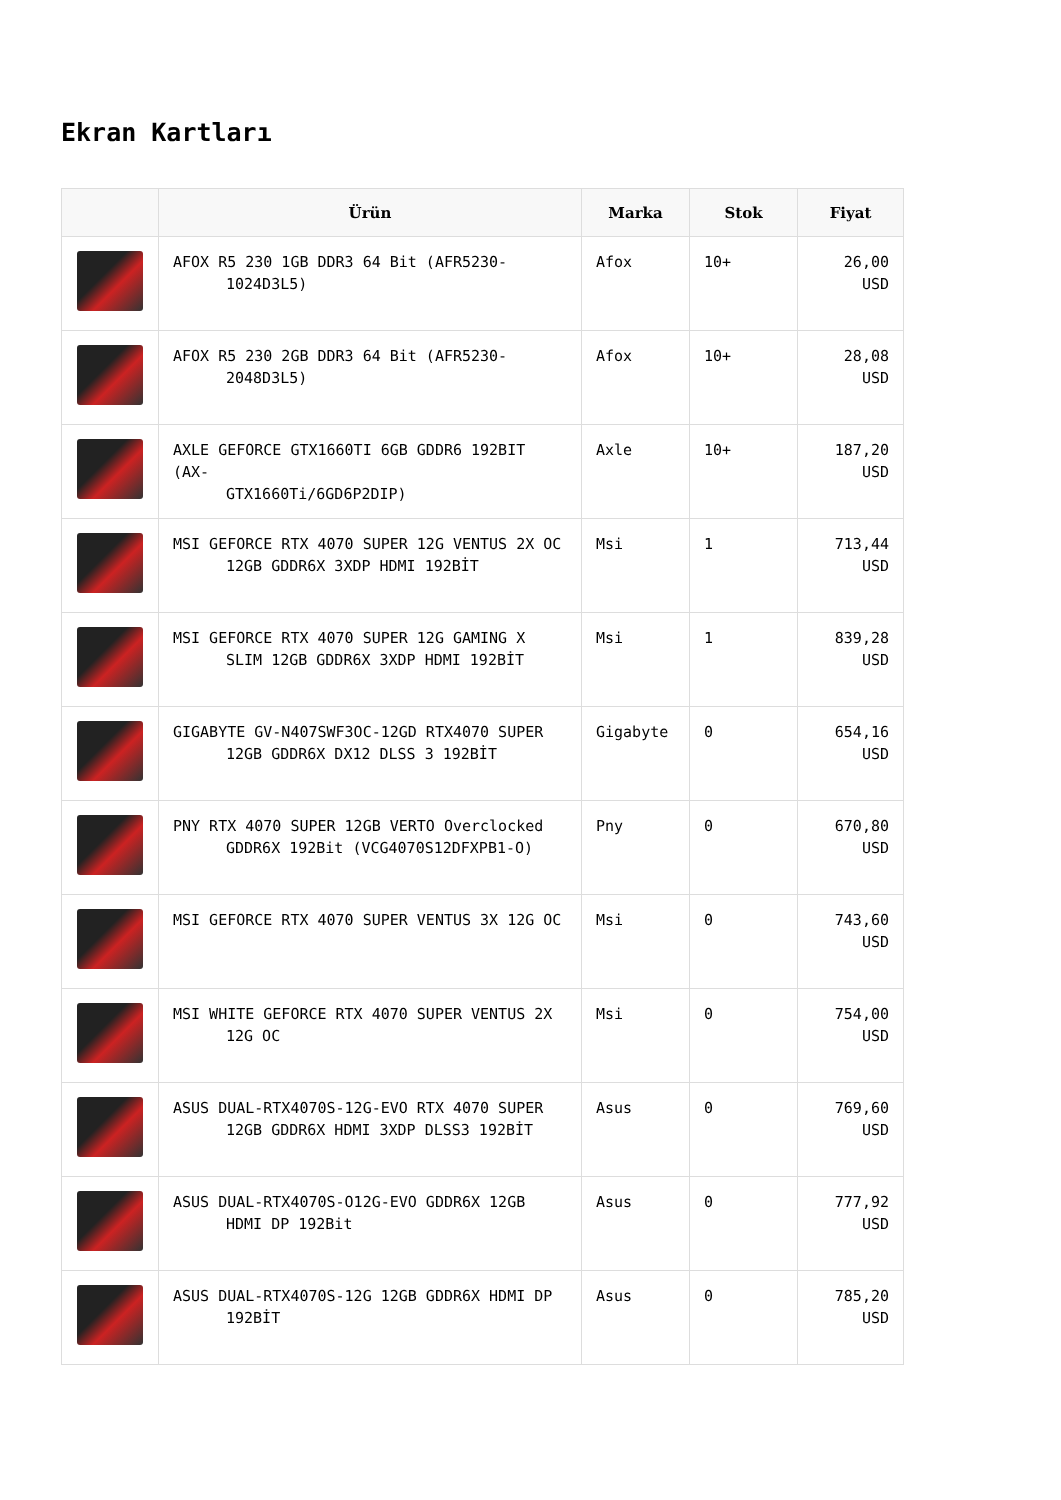Ekran Kartları
| | Ürün | Marka | Stok | Fiyat |
| --- | --- | --- | --- | --- |
| | AFOX R5 230 1GB DDR3 64 Bit (AFR5230- 1024D3L5) | Afox | 10+ | 26,00 USD |
| | AFOX R5 230 2GB DDR3 64 Bit (AFR5230- 2048D3L5) | Afox | 10+ | 28,08 USD |
| | AXLE GEFORCE GTX1660TI 6GB GDDR6 192BIT (AX- GTX1660Ti/6GD6P2DIP) | Axle | 10+ | 187,20 USD |
| | MSI GEFORCE RTX 4070 SUPER 12G VENTUS 2X OC 12GB GDDR6X 3XDP HDMI 192BİT | Msi | 1 | 713,44 USD |
| | MSI GEFORCE RTX 4070 SUPER 12G GAMING X SLIM 12GB GDDR6X 3XDP HDMI 192BİT | Msi | 1 | 839,28 USD |
| | GIGABYTE GV-N407SWF3OC-12GD RTX4070 SUPER 12GB GDDR6X DX12 DLSS 3 192BİT | Gigabyte | 0 | 654,16 USD |
| | PNY RTX 4070 SUPER 12GB VERTO Overclocked GDDR6X 192Bit (VCG4070S12DFXPB1-O) | Pny | 0 | 670,80 USD |
| | MSI GEFORCE RTX 4070 SUPER VENTUS 3X 12G OC | Msi | 0 | 743,60 USD |
| | MSI WHITE GEFORCE RTX 4070 SUPER VENTUS 2X 12G OC | Msi | 0 | 754,00 USD |
| | ASUS DUAL-RTX4070S-12G-EVO RTX 4070 SUPER 12GB GDDR6X HDMI 3XDP DLSS3 192BİT | Asus | 0 | 769,60 USD |
| | ASUS DUAL-RTX4070S-O12G-EVO GDDR6X 12GB HDMI DP 192Bit | Asus | 0 | 777,92 USD |
| | ASUS DUAL-RTX4070S-12G 12GB GDDR6X HDMI DP 192BİT | Asus | 0 | 785,20 USD |